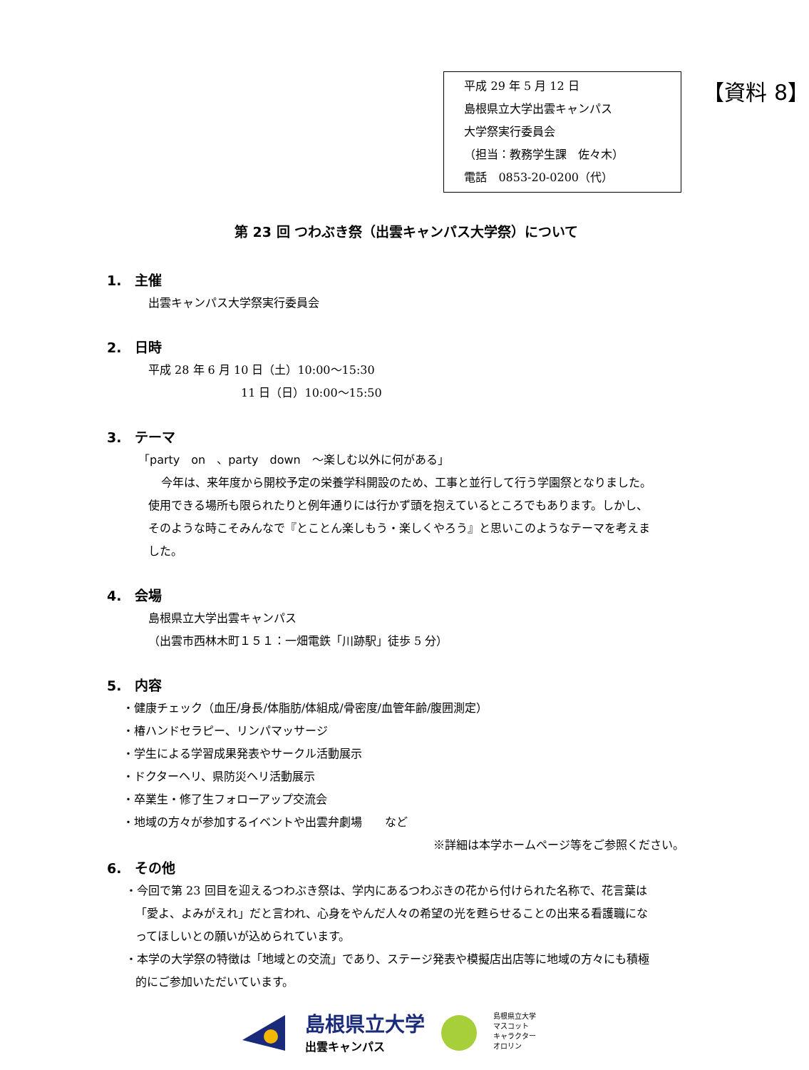平成 29 年 5 月 12 日
島根県立大学出雲キャンパス
大学祭実行委員会
（担当：教務学生課　佐々木）
電話　0853-20-0200（代）
【資料 8】
第 23 回 つわぶき祭（出雲キャンパス大学祭）について
1.　主催
出雲キャンパス大学祭実行委員会
2.　日時
平成 28 年 6 月 10 日（土）10:00～15:30
11 日（日）10:00～15:50
3.　テーマ
「party　on　、party　down　～楽しむ以外に何がある」
今年は、来年度から開校予定の栄養学科開設のため、工事と並行して行う学園祭となりました。使用できる場所も限られたりと例年通りには行かず頭を抱えているところでもあります。しかし、そのような時こそみんなで『とことん楽しもう・楽しくやろう』と思いこのようなテーマを考えました。
4.　会場
島根県立大学出雲キャンパス
（出雲市西林木町１５１：一畑電鉄「川跡駅」徒歩 5 分）
5.　内容
・健康チェック（血圧/身長/体脂肪/体組成/骨密度/血管年齢/腹囲測定）
・椿ハンドセラピー、リンパマッサージ
・学生による学習成果発表やサークル活動展示
・ドクターヘリ、県防災ヘリ活動展示
・卒業生・修了生フォローアップ交流会
・地域の方々が参加するイベントや出雲弁劇場　　など
※詳細は本学ホームページ等をご参照ください。
6.　その他
・今回で第 23 回目を迎えるつわぶき祭は、学内にあるつわぶきの花から付けられた名称で、花言葉は「愛よ、よみがえれ」だと言われ、心身をやんだ人々の希望の光を甦らせることの出来る看護職になってほしいとの願いが込められています。
・本学の大学祭の特徴は「地域との交流」であり、ステージ発表や模擬店出店等に地域の方々にも積極的にご参加いただいています。
島根県立大学
出雲キャンパス
島根県立大学
マスコット
キャラクター
オロリン